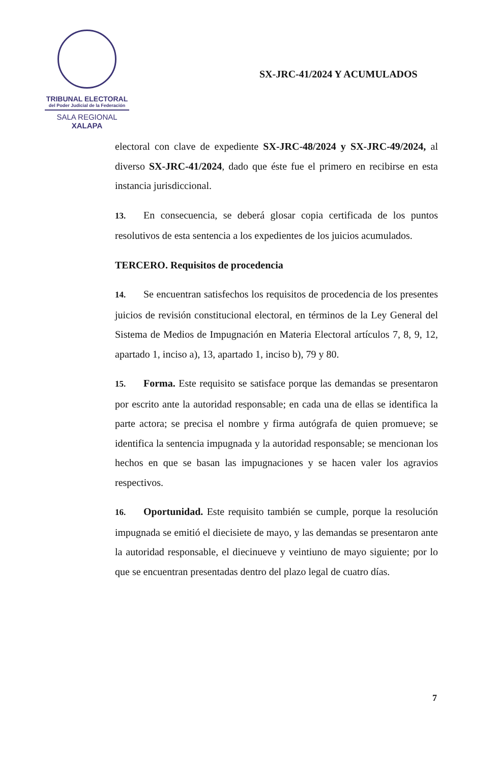TRIBUNAL ELECTORAL
del Poder Judicial de la Federación
SALA REGIONAL
XALAPA
SX-JRC-41/2024 Y ACUMULADOS
electoral con clave de expediente SX-JRC-48/2024 y SX-JRC-49/2024, al diverso SX-JRC-41/2024, dado que éste fue el primero en recibirse en esta instancia jurisdiccional.
13. En consecuencia, se deberá glosar copia certificada de los puntos resolutivos de esta sentencia a los expedientes de los juicios acumulados.
TERCERO. Requisitos de procedencia
14. Se encuentran satisfechos los requisitos de procedencia de los presentes juicios de revisión constitucional electoral, en términos de la Ley General del Sistema de Medios de Impugnación en Materia Electoral artículos 7, 8, 9, 12, apartado 1, inciso a), 13, apartado 1, inciso b), 79 y 80.
15. Forma. Este requisito se satisface porque las demandas se presentaron por escrito ante la autoridad responsable; en cada una de ellas se identifica la parte actora; se precisa el nombre y firma autógrafa de quien promueve; se identifica la sentencia impugnada y la autoridad responsable; se mencionan los hechos en que se basan las impugnaciones y se hacen valer los agravios respectivos.
16. Oportunidad. Este requisito también se cumple, porque la resolución impugnada se emitió el diecisiete de mayo, y las demandas se presentaron ante la autoridad responsable, el diecinueve y veintiuno de mayo siguiente; por lo que se encuentran presentadas dentro del plazo legal de cuatro días.
7